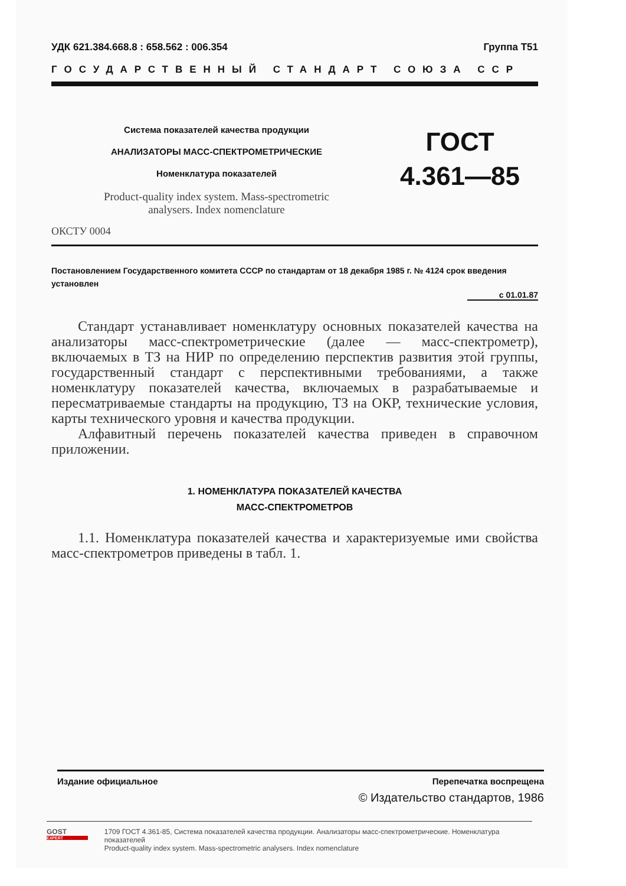УДК 621.384.668.8 : 658.562 : 006.354 Группа Т51
ГОСУДАРСТВЕННЫЙ СТАНДАРТ СОЮЗА ССР
Система показателей качества продукции
АНАЛИЗАТОРЫ МАСС-СПЕКТРОМЕТРИЧЕСКИЕ
Номенклатура показателей
Product-quality index system. Mass-spectrometric
analysers. Index nomenclature
ГОСТ
4.361—85
ОКСТУ 0004
Постановлением Государственного комитета СССР по стандартам от 18 декабря 1985 г. № 4124 срок введения установлен
с 01.01.87
Стандарт устанавливает номенклатуру основных показателей качества на анализаторы масс-спектрометрические (далее — масс-спектрометр), включаемых в ТЗ на НИР по определению перспектив развития этой группы, государственный стандарт с перспективными требованиями, а также номенклатуру показателей качества, включаемых в разрабатываемые и пересматриваемые стандарты на продукцию, ТЗ на ОКР, технические условия, карты технического уровня и качества продукции.
Алфавитный перечень показателей качества приведен в справочном приложении.
1. НОМЕНКЛАТУРА ПОКАЗАТЕЛЕЙ КАЧЕСТВА
МАСС-СПЕКТРОМЕТРОВ
1.1. Номенклатура показателей качества и характеризуемые ими свойства масс-спектрометров приведены в табл. 1.
Издание официальное Перепечатка воспрещена
© Издательство стандартов, 1986
GOST
EXPERT
1709 ГОСТ 4.361-85, Система показателей качества продукции. Анализаторы масс-спектрометрические. Номенклатура показателей
Product-quality index system. Mass-spectrometric analysers. Index nomenclature